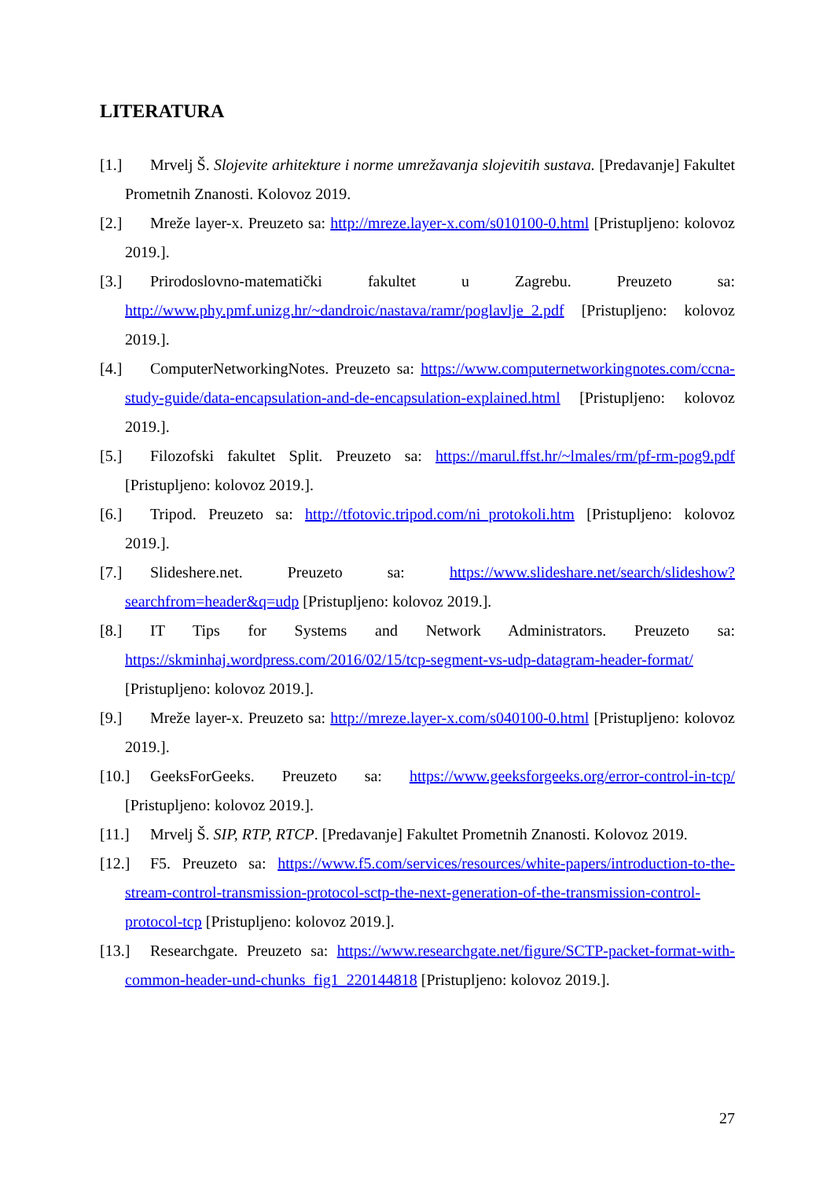LITERATURA
[1.] Mrvelj Š. Slojevite arhitekture i norme umrežavanja slojevitih sustava. [Predavanje] Fakultet Prometnih Znanosti. Kolovoz 2019.
[2.] Mreže layer-x. Preuzeto sa: http://mreze.layer-x.com/s010100-0.html [Pristupljeno: kolovoz 2019.].
[3.] Prirodoslovno-matematički fakultet u Zagrebu. Preuzeto sa: http://www.phy.pmf.unizg.hr/~dandroic/nastava/ramr/poglavlje_2.pdf [Pristupljeno: kolovoz 2019.].
[4.] ComputerNetworkingNotes. Preuzeto sa: https://www.computernetworkingnotes.com/ccna-study-guide/data-encapsulation-and-de-encapsulation-explained.html [Pristupljeno: kolovoz 2019.].
[5.] Filozofski fakultet Split. Preuzeto sa: https://marul.ffst.hr/~lmales/rm/pf-rm-pog9.pdf [Pristupljeno: kolovoz 2019.].
[6.] Tripod. Preuzeto sa: http://tfotovic.tripod.com/ni_protokoli.htm [Pristupljeno: kolovoz 2019.].
[7.] Slideshere.net. Preuzeto sa: https://www.slideshare.net/search/slideshow?searchfrom=header&q=udp [Pristupljeno: kolovoz 2019.].
[8.] IT Tips for Systems and Network Administrators. Preuzeto sa: https://skminhaj.wordpress.com/2016/02/15/tcp-segment-vs-udp-datagram-header-format/ [Pristupljeno: kolovoz 2019.].
[9.] Mreže layer-x. Preuzeto sa: http://mreze.layer-x.com/s040100-0.html [Pristupljeno: kolovoz 2019.].
[10.] GeeksForGeeks. Preuzeto sa: https://www.geeksforgeeks.org/error-control-in-tcp/ [Pristupljeno: kolovoz 2019.].
[11.] Mrvelj Š. SIP, RTP, RTCP. [Predavanje] Fakultet Prometnih Znanosti. Kolovoz 2019.
[12.] F5. Preuzeto sa: https://www.f5.com/services/resources/white-papers/introduction-to-the-stream-control-transmission-protocol-sctp-the-next-generation-of-the-transmission-control-protocol-tcp [Pristupljeno: kolovoz 2019.].
[13.] Researchgate. Preuzeto sa: https://www.researchgate.net/figure/SCTP-packet-format-with-common-header-und-chunks_fig1_220144818 [Pristupljeno: kolovoz 2019.].
27